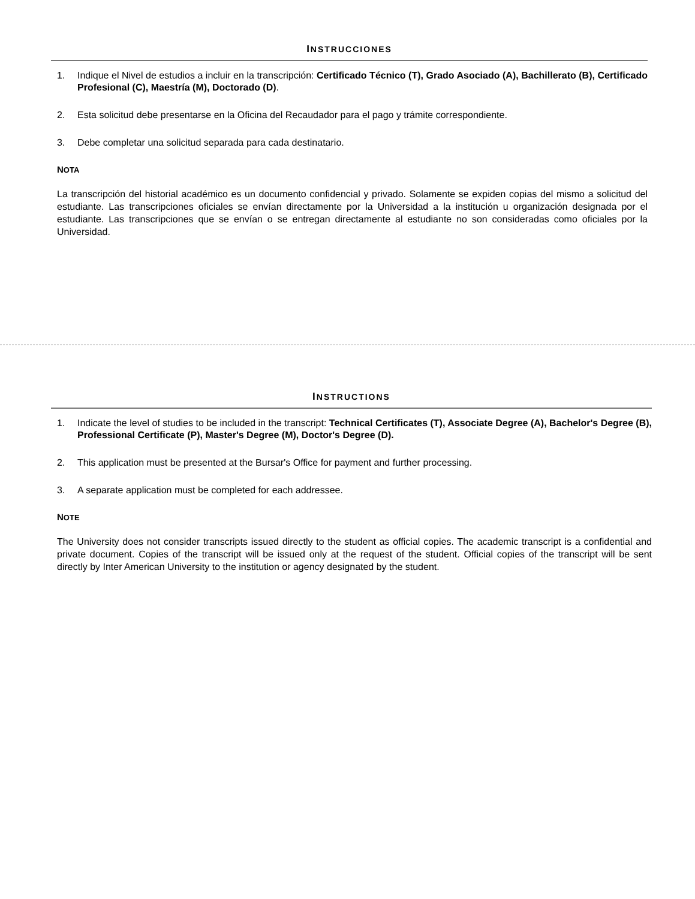INSTRUCCIONES
1. Indique el Nivel de estudios a incluir en la transcripción: Certificado Técnico (T), Grado Asociado (A), Bachillerato (B), Certificado Profesional (C), Maestría (M), Doctorado (D).
2. Esta solicitud debe presentarse en la Oficina del Recaudador para el pago y trámite correspondiente.
3. Debe completar una solicitud separada para cada destinatario.
NOTA
La transcripción del historial académico es un documento confidencial y privado. Solamente se expiden copias del mismo a solicitud del estudiante. Las transcripciones oficiales se envían directamente por la Universidad a la institución u organización designada por el estudiante. Las transcripciones que se envían o se entregan directamente al estudiante no son consideradas como oficiales por la Universidad.
INSTRUCTIONS
1. Indicate the level of studies to be included in the transcript: Technical Certificates (T), Associate Degree (A), Bachelor's Degree (B), Professional Certificate (P), Master's Degree (M), Doctor's Degree (D).
2. This application must be presented at the Bursar's Office for payment and further processing.
3. A separate application must be completed for each addressee.
NOTE
The University does not consider transcripts issued directly to the student as official copies. The academic transcript is a confidential and private document. Copies of the transcript will be issued only at the request of the student. Official copies of the transcript will be sent directly by Inter American University to the institution or agency designated by the student.